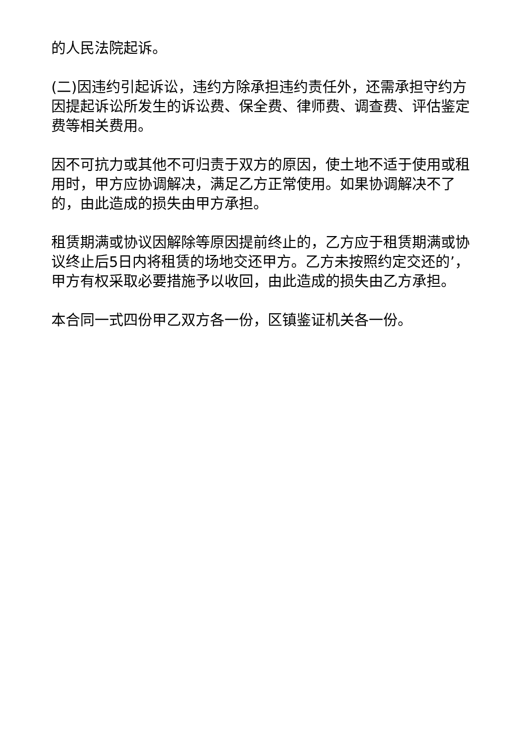的人民法院起诉。
(二)因违约引起诉讼，违约方除承担违约责任外，还需承担守约方因提起诉讼所发生的诉讼费、保全费、律师费、调查费、评估鉴定费等相关费用。
因不可抗力或其他不可归责于双方的原因，使土地不适于使用或租用时，甲方应协调解决，满足乙方正常使用。如果协调解决不了的，由此造成的损失由甲方承担。
租赁期满或协议因解除等原因提前终止的，乙方应于租赁期满或协议终止后5日内将租赁的场地交还甲方。乙方未按照约定交还的’，甲方有权采取必要措施予以收回，由此造成的损失由乙方承担。
本合同一式四份甲乙双方各一份，区镇鉴证机关各一份。